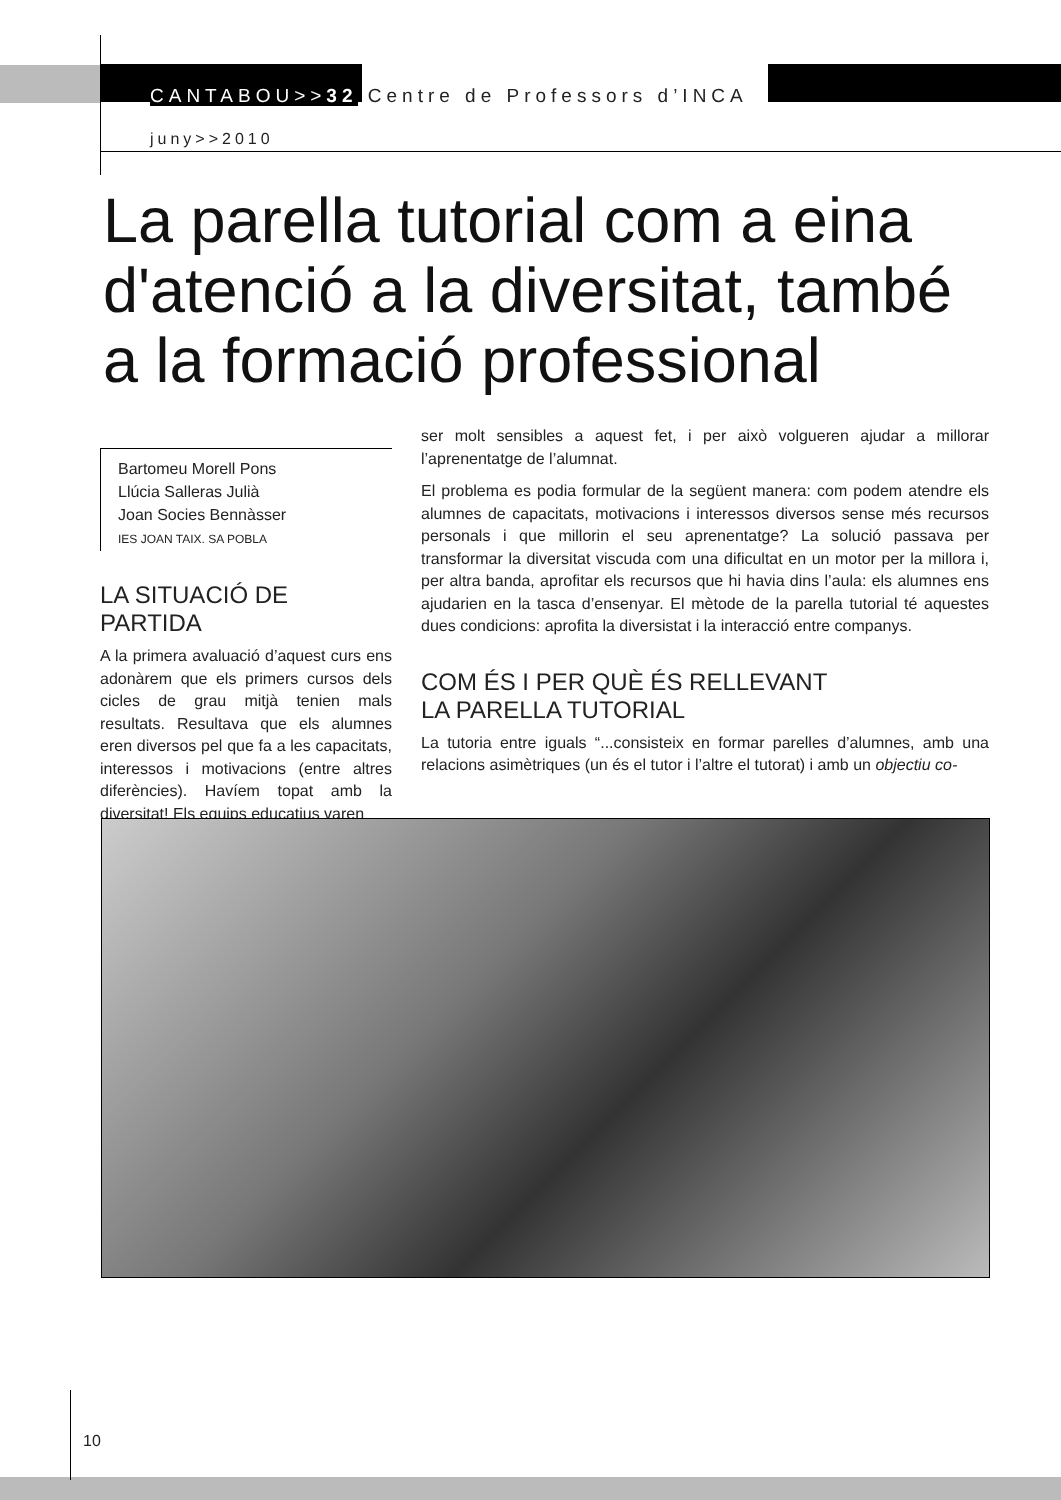CANTABOU>>32 Centre de Professors d’INCA
juny>>2010
La parella tutorial com a eina d'atenció a la diversitat, també a la formació professional
Bartomeu Morell Pons
Llúcia Salleras Julià
Joan Socies Bennàsser
IES JOAN TAIX. SA POBLA
LA SITUACIÓ DE PARTIDA
A la primera avaluació d’aquest curs ens adonàrem que els primers cursos dels cicles de grau mitjà tenien mals resultats. Resultava que els alumnes eren diversos pel que fa a les capacitats, interessos i motivacions (entre altres diferències). Havíem topat amb la diversitat! Els equips educatius varen
ser molt sensibles a aquest fet, i per això volgueren ajudar a millorar l’aprenentatge de l’alumnat.
El problema es podia formular de la següent manera: com podem atendre els alumnes de capacitats, motivacions i interessos diversos sense més recursos personals i que millorin el seu aprenentatge? La solució passava per transformar la diversitat viscuda com una dificultat en un motor per la millora i, per altra banda, aprofitar els recursos que hi havia dins l’aula: els alumnes ens ajudarien en la tasca d’ensenyar. El mètode de la parella tutorial té aquestes dues condicions: aprofita la diversistat i la interacció entre companys.
COM ÉS I PER QUÈ ÉS RELLEVANT
LA PARELLA TUTORIAL
La tutoria entre iguals “...consisteix en formar parelles d’alumnes, amb una relacions asimètriques (un és el tutor i l’altre el tutorat) i amb un objectiu co-
10